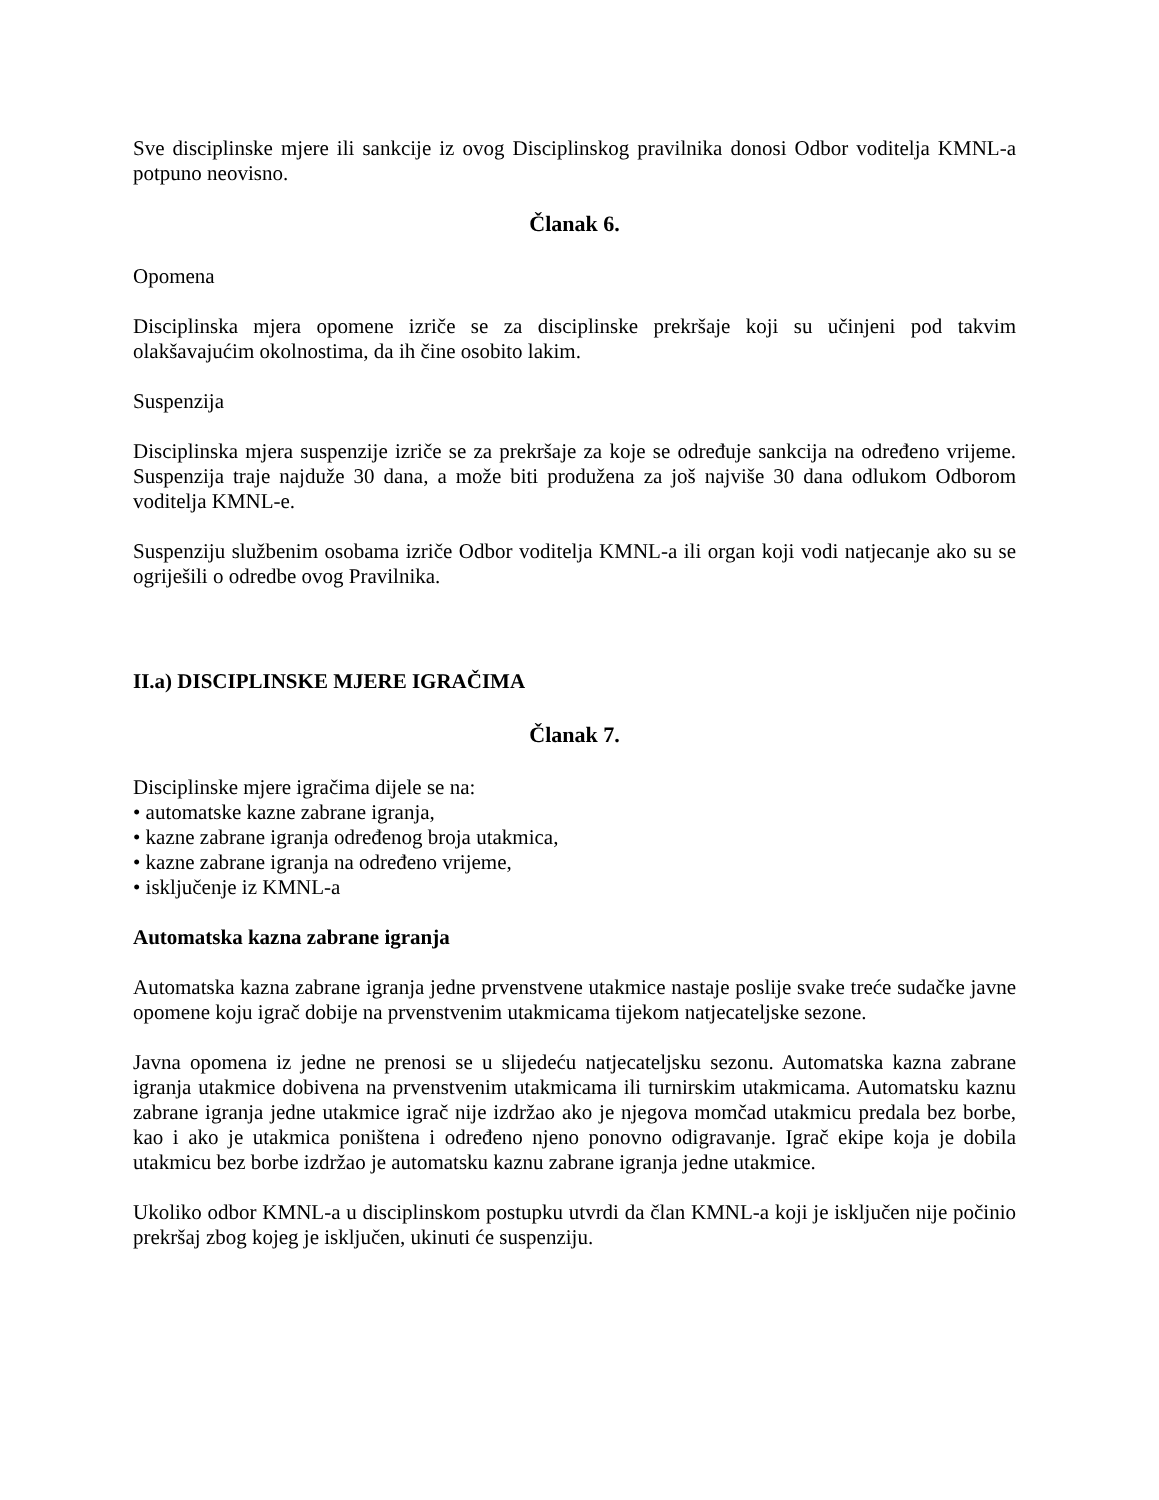Sve disciplinske mjere ili sankcije iz ovog Disciplinskog pravilnika donosi Odbor voditelja KMNL-a potpuno neovisno.
Članak 6.
Opomena
Disciplinska mjera opomene izriče se za disciplinske prekršaje koji su učinjeni pod takvim olakšavajućim okolnostima, da ih čine osobito lakim.
Suspenzija
Disciplinska mjera suspenzije izriče se za prekršaje za koje se određuje sankcija na određeno vrijeme. Suspenzija traje najduže 30 dana, a može biti produžena za još najviše 30 dana odlukom Odborom voditelja KMNL-e.
Suspenziju službenim osobama izriče Odbor voditelja KMNL-a ili organ koji vodi natjecanje ako su se ogriješili o odredbe ovog Pravilnika.
II.a) DISCIPLINSKE MJERE IGRAČIMA
Članak 7.
Disciplinske mjere igračima dijele se na:
• automatske kazne zabrane igranja,
• kazne zabrane igranja određenog broja utakmica,
• kazne zabrane igranja na određeno vrijeme,
• isključenje iz KMNL-a
Automatska kazna zabrane igranja
Automatska kazna zabrane igranja jedne prvenstvene utakmice nastaje poslije svake treće sudačke javne opomene koju igrač dobije na prvenstvenim utakmicama tijekom natjecateljske sezone.
Javna opomena iz jedne ne prenosi se u slijedeću natjecateljsku sezonu. Automatska kazna zabrane igranja utakmice dobivena na prvenstvenim utakmicama ili turnirskim utakmicama. Automatsku kaznu zabrane igranja jedne utakmice igrač nije izdržao ako je njegova momčad utakmicu predala bez borbe, kao i ako je utakmica poništena i određeno njeno ponovno odigravanje. Igrač ekipe koja je dobila utakmicu bez borbe izdržao je automatsku kaznu zabrane igranja jedne utakmice.
Ukoliko odbor KMNL-a u disciplinskom postupku utvrdi da član KMNL-a koji je isključen nije počinio prekršaj zbog kojeg je isključen, ukinuti će suspenziju.